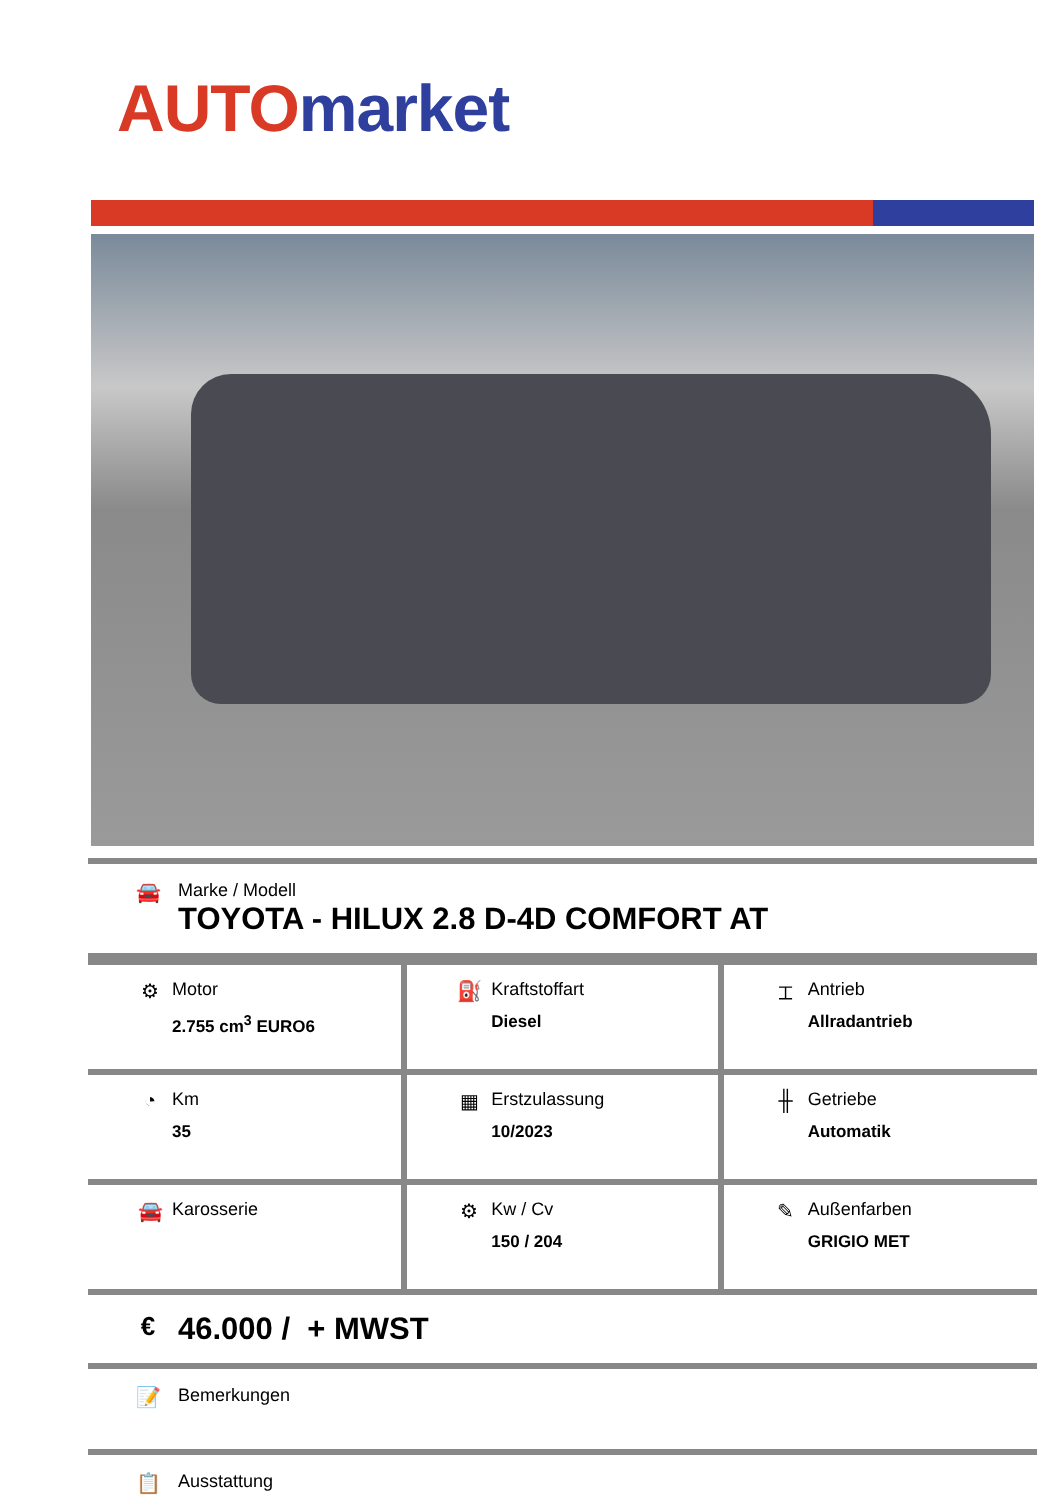AUTO market
🚘 Marke / Modell
TOYOTA - HILUX 2.8 D-4D COMFORT AT
| ⚙ Motor 2.755 cm<sup>3</sup> EURO6 | ⛽ Kraftstoffart Diesel | ⌶ Antrieb Allradantrieb |
| ◔ Km 35 | ▦ Erstzulassung 10/2023 | ╫ Getriebe Automatik |
| 🚘 Karosserie | ⚙ Kw / Cv 150 / 204 | ✎ Außenfarben GRIGIO MET |
€
46.000 / + MWST
📝 Bemerkungen
📋 Ausstattung